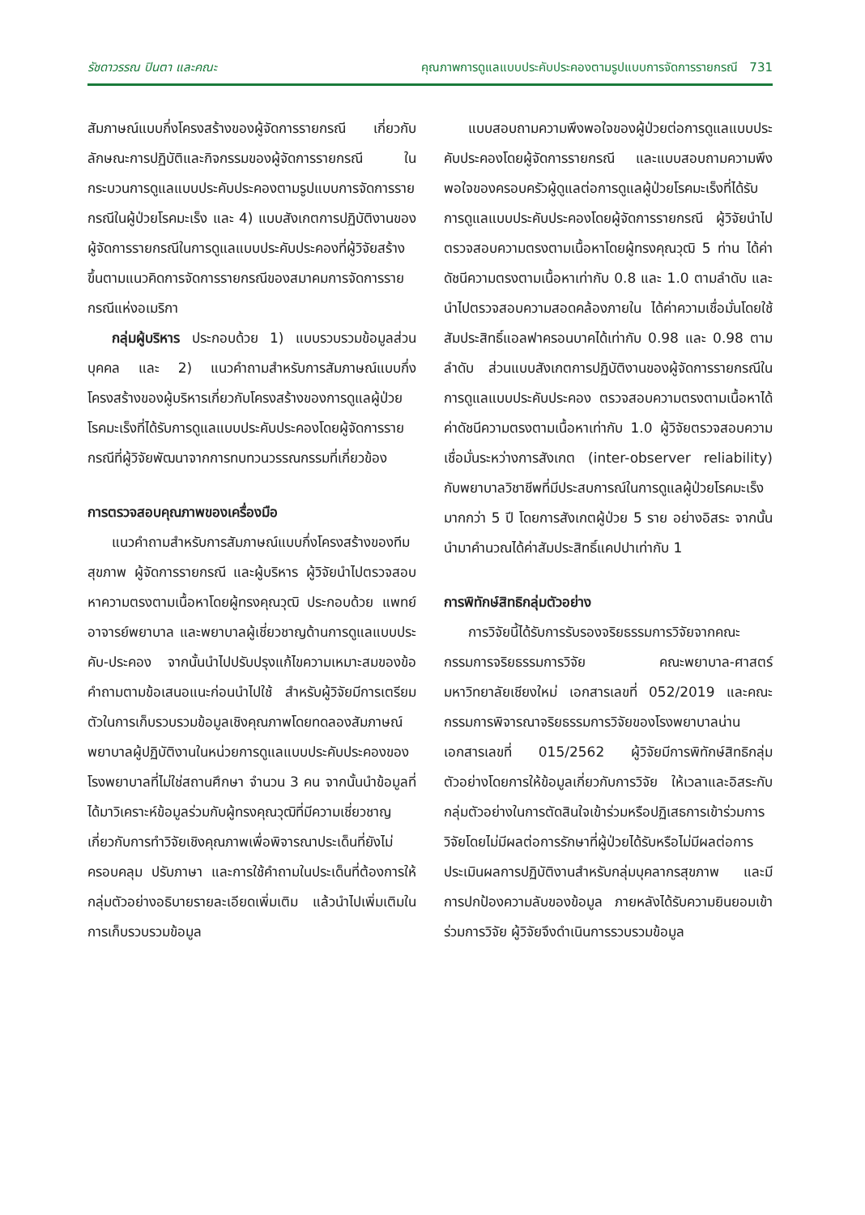รัชดาวรรณ ปินตา และคณะ คุณภาพการดูแลแบบประคับประคองตามรูปแบบการจัดการรายกรณี 731
สัมภาษณ์แบบกึ่งโครงสร้างของผู้จัดการรายกรณี เกี่ยวกับลักษณะการปฏิบัติและกิจกรรมของผู้จัดการรายกรณี ในกระบวนการดูแลแบบประคับประคองตามรูปแบบการจัดการรายกรณีในผู้ป่วยโรคมะเร็ง และ 4) แบบสังเกตการปฏิบัติงานของผู้จัดการรายกรณีในการดูแลแบบประคับประคองที่ผู้วิจัยสร้างขึ้นตามแนวคิดการจัดการรายกรณีของสมาคมการจัดการรายกรณีแห่งอเมริกา
กลุ่มผู้บริหาร ประกอบด้วย 1) แบบรวบรวมข้อมูลส่วนบุคคล และ 2) แนวคำถามสำหรับการสัมภาษณ์แบบกึ่งโครงสร้างของผู้บริหารเกี่ยวกับโครงสร้างของการดูแลผู้ป่วยโรคมะเร็งที่ได้รับการดูแลแบบประคับประคองโดยผู้จัดการรายกรณีที่ผู้วิจัยพัฒนาจากการทบทวนวรรณกรรมที่เกี่ยวข้อง
การตรวจสอบคุณภาพของเครื่องมือ
แนวคำถามสำหรับการสัมภาษณ์แบบกึ่งโครงสร้างของทีมสุขภาพ ผู้จัดการรายกรณี และผู้บริหาร ผู้วิจัยนำไปตรวจสอบหาความตรงตามเนื้อหาโดยผู้ทรงคุณวุฒิ ประกอบด้วย แพทย์ อาจารย์พยาบาล และพยาบาลผู้เชี่ยวชาญด้านการดูแลแบบประคับ-ประคอง จากนั้นนำไปปรับปรุงแก้ไขความเหมาะสมของข้อคำถามตามข้อเสนอแนะก่อนนำไปใช้ สำหรับผู้วิจัยมีการเตรียมตัวในการเก็บรวบรวมข้อมูลเชิงคุณภาพโดยทดลองสัมภาษณ์พยาบาลผู้ปฏิบัติงานในหน่วยการดูแลแบบประคับประคองของโรงพยาบาลที่ไม่ใช่สถานศึกษา จำนวน 3 คน จากนั้นนำข้อมูลที่ได้มาวิเคราะห์ข้อมูลร่วมกับผู้ทรงคุณวุฒิที่มีความเชี่ยวชาญเกี่ยวกับการทำวิจัยเชิงคุณภาพเพื่อพิจารณาประเด็นที่ยังไม่ครอบคลุม ปรับภาษา และการใช้คำถามในประเด็นที่ต้องการให้กลุ่มตัวอย่างอธิบายรายละเอียดเพิ่มเติม แล้วนำไปเพิ่มเติมในการเก็บรวบรวมข้อมูล
แบบสอบถามความพึงพอใจของผู้ป่วยต่อการดูแลแบบประคับประคองโดยผู้จัดการรายกรณี และแบบสอบถามความพึงพอใจของครอบครัวผู้ดูแลต่อการดูแลผู้ป่วยโรคมะเร็งที่ได้รับการดูแลแบบประคับประคองโดยผู้จัดการรายกรณี ผู้วิจัยนำไปตรวจสอบความตรงตามเนื้อหาโดยผู้ทรงคุณวุฒิ 5 ท่าน ได้ค่าดัชนีความตรงตามเนื้อหาเท่ากับ 0.8 และ 1.0 ตามลำดับ และนำไปตรวจสอบความสอดคล้องภายใน ได้ค่าความเชื่อมั่นโดยใช้สัมประสิทธิ์แอลฟาครอนบาคได้เท่ากับ 0.98 และ 0.98 ตามลำดับ ส่วนแบบสังเกตการปฏิบัติงานของผู้จัดการรายกรณีในการดูแลแบบประคับประคอง ตรวจสอบความตรงตามเนื้อหาได้ค่าดัชนีความตรงตามเนื้อหาเท่ากับ 1.0 ผู้วิจัยตรวจสอบความเชื่อมั่นระหว่างการสังเกต (inter-observer reliability) กับพยาบาลวิชาชีพที่มีประสบการณ์ในการดูแลผู้ป่วยโรคมะเร็งมากกว่า 5 ปี โดยการสังเกตผู้ป่วย 5 ราย อย่างอิสระ จากนั้นนำมาคำนวณได้ค่าสัมประสิทธิ์แคปปาเท่ากับ 1
การพิทักษ์สิทธิกลุ่มตัวอย่าง
การวิจัยนี้ได้รับการรับรองจริยธรรมการวิจัยจากคณะกรรมการจริยธรรมการวิจัย คณะพยาบาล-ศาสตร์ มหาวิทยาลัยเชียงใหม่ เอกสารเลขที่ 052/2019 และคณะกรรมการพิจารณาจริยธรรมการวิจัยของโรงพยาบาลน่าน เอกสารเลขที่ 015/2562 ผู้วิจัยมีการพิทักษ์สิทธิกลุ่มตัวอย่างโดยการให้ข้อมูลเกี่ยวกับการวิจัย ให้เวลาและอิสระกับกลุ่มตัวอย่างในการตัดสินใจเข้าร่วมหรือปฏิเสธการเข้าร่วมการวิจัยโดยไม่มีผลต่อการรักษาที่ผู้ป่วยได้รับหรือไม่มีผลต่อการประเมินผลการปฏิบัติงานสำหรับกลุ่มบุคลากรสุขภาพ และมีการปกป้องความลับของข้อมูล ภายหลังได้รับความยินยอมเข้าร่วมการวิจัย ผู้วิจัยจึงดำเนินการรวบรวมข้อมูล